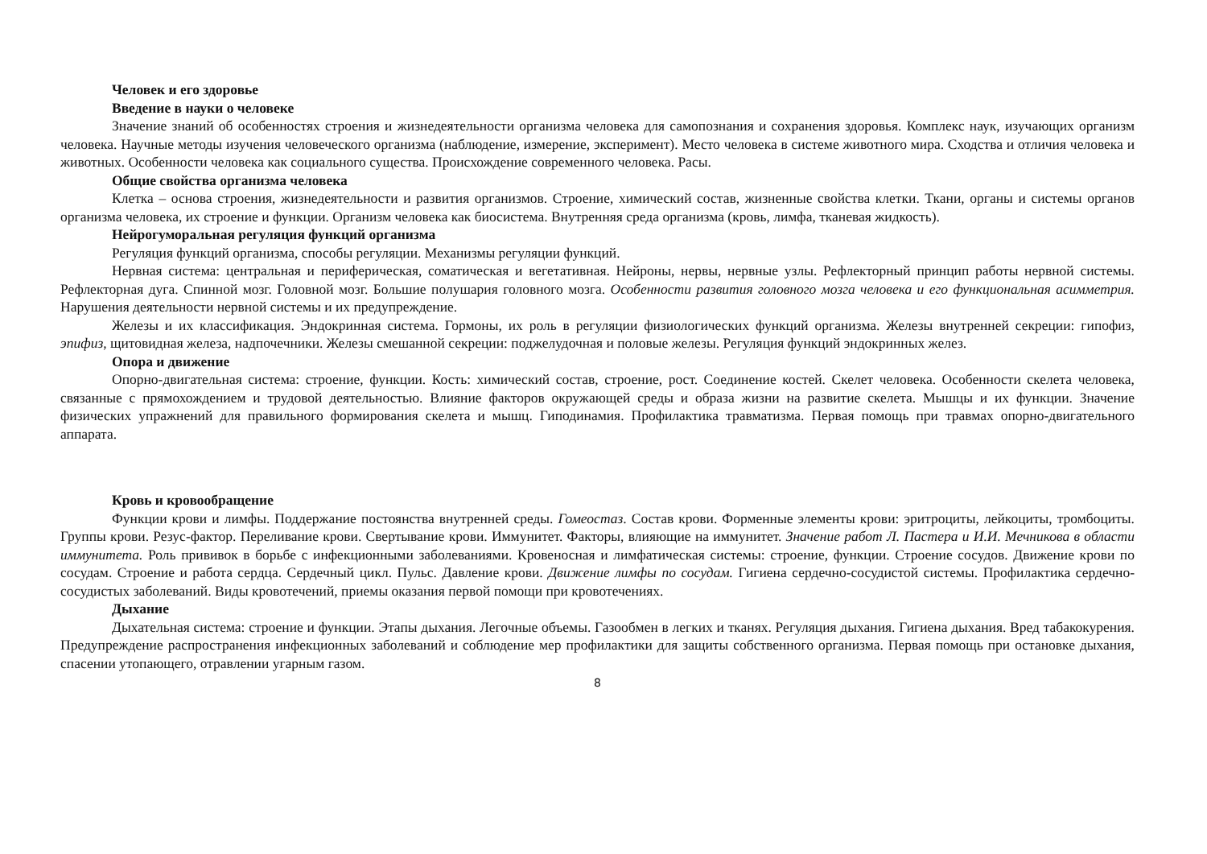Человек и его здоровье
Введение в науки о человеке
Значение знаний об особенностях строения и жизнедеятельности организма человека для самопознания и сохранения здоровья. Комплекс наук, изучающих организм человека. Научные методы изучения человеческого организма (наблюдение, измерение, эксперимент). Место человека в системе животного мира. Сходства и отличия человека и животных. Особенности человека как социального существа. Происхождение современного человека. Расы.
Общие свойства организма человека
Клетка – основа строения, жизнедеятельности и развития организмов. Строение, химический состав, жизненные свойства клетки. Ткани, органы и системы органов организма человека, их строение и функции. Организм человека как биосистема. Внутренняя среда организма (кровь, лимфа, тканевая жидкость).
Нейрогуморальная регуляция функций организма
Регуляция функций организма, способы регуляции. Механизмы регуляции функций.
Нервная система: центральная и периферическая, соматическая и вегетативная. Нейроны, нервы, нервные узлы. Рефлекторный принцип работы нервной системы. Рефлекторная дуга. Спинной мозг. Головной мозг. Большие полушария головного мозга. Особенности развития головного мозга человека и его функциональная асимметрия. Нарушения деятельности нервной системы и их предупреждение.
Железы и их классификация. Эндокринная система. Гормоны, их роль в регуляции физиологических функций организма. Железы внутренней секреции: гипофиз, эпифиз, щитовидная железа, надпочечники. Железы смешанной секреции: поджелудочная и половые железы. Регуляция функций эндокринных желез.
Опора и движение
Опорно-двигательная система: строение, функции. Кость: химический состав, строение, рост. Соединение костей. Скелет человека. Особенности скелета человека, связанные с прямохождением и трудовой деятельностью. Влияние факторов окружающей среды и образа жизни на развитие скелета. Мышцы и их функции. Значение физических упражнений для правильного формирования скелета и мышц. Гиподинамия. Профилактика травматизма. Первая помощь при травмах опорно-двигательного аппарата.
Кровь и кровообращение
Функции крови и лимфы. Поддержание постоянства внутренней среды. Гомеостаз. Состав крови. Форменные элементы крови: эритроциты, лейкоциты, тромбоциты. Группы крови. Резус-фактор. Переливание крови. Свертывание крови. Иммунитет. Факторы, влияющие на иммунитет. Значение работ Л. Пастера и И.И. Мечникова в области иммунитета. Роль прививок в борьбе с инфекционными заболеваниями. Кровеносная и лимфатическая системы: строение, функции. Строение сосудов. Движение крови по сосудам. Строение и работа сердца. Сердечный цикл. Пульс. Давление крови. Движение лимфы по сосудам. Гигиена сердечно-сосудистой системы. Профилактика сердечно-сосудистых заболеваний. Виды кровотечений, приемы оказания первой помощи при кровотечениях.
Дыхание
Дыхательная система: строение и функции. Этапы дыхания. Легочные объемы. Газообмен в легких и тканях. Регуляция дыхания. Гигиена дыхания. Вред табакокурения. Предупреждение распространения инфекционных заболеваний и соблюдение мер профилактики для защиты собственного организма. Первая помощь при остановке дыхания, спасении утопающего, отравлении угарным газом.
8